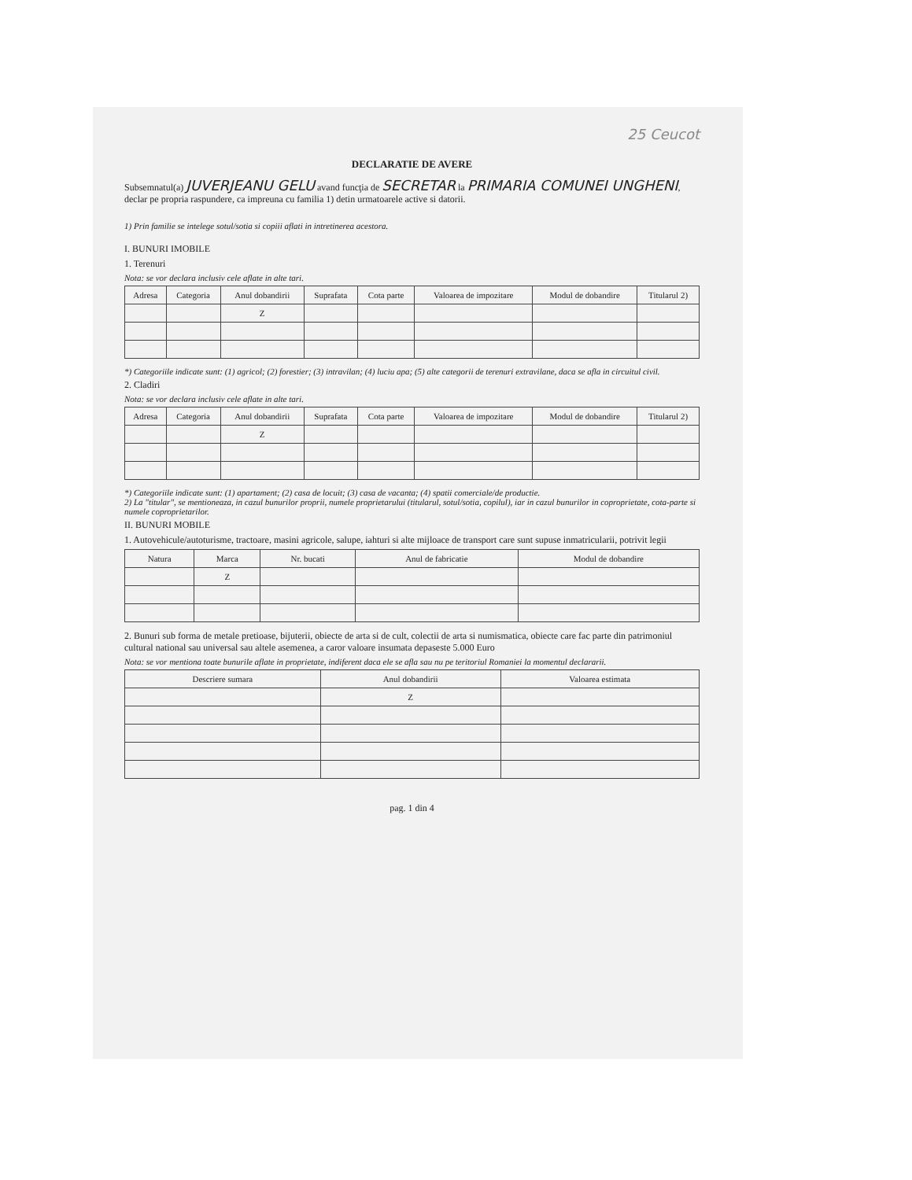25 Ceucot
DECLARATIE DE AVERE
Subsemnatul(a) JUVERJEANU GELU avand funcţia de SECRETAR la PRIMARIA COMUNEI UNGHENI, declar pe propria raspundere, ca impreuna cu familia 1) detin urmatoarele active si datorii.
1) Prin familie se intelege sotul/sotia si copiii aflati in intretinerea acestora.
I. BUNURI IMOBILE
1. Terenuri
Nota: se vor declara inclusiv cele aflate in alte tari.
| Adresa | Categoria | Anul dobandirii | Suprafata | Cota parte | Valoarea de impozitare | Modul de dobandire | Titularul 2) |
| --- | --- | --- | --- | --- | --- | --- | --- |
| | | Z | | | | | |
*) Categoriile indicate sunt: (1) agricol; (2) forestier; (3) intravilan; (4) luciu apa; (5) alte categorii de terenuri extravilane, daca se afla in circuitul civil.
2. Cladiri
Nota: se vor declara inclusiv cele aflate in alte tari.
| Adresa | Categoria | Anul dobandirii | Suprafata | Cota parte | Valoarea de impozitare | Modul de dobandire | Titularul 2) |
| --- | --- | --- | --- | --- | --- | --- | --- |
| | | Z | | | | | |
*) Categoriile indicate sunt: (1) apartament; (2) casa de locuit; (3) casa de vacanta; (4) spatii comerciale/de productie.
2) La "titular", se mentioneaza, in cazul bunurilor proprii, numele proprietarului (titularul, sotul/sotia, copilul), iar in cazul bunurilor in coproprietate, cota-parte si numele coproprietarilor.
II. BUNURI MOBILE
1. Autovehicule/autoturisme, tractoare, masini agricole, salupe, iahturi si alte mijloace de transport care sunt supuse inmatricularii, potrivit legii
| Natura | Marca | Nr. bucati | Anul de fabricatie | Modul de dobandire |
| --- | --- | --- | --- | --- |
| | Z | | | |
2. Bunuri sub forma de metale pretioase, bijuterii, obiecte de arta si de cult, colectii de arta si numismatica, obiecte care fac parte din patrimoniul cultural national sau universal sau altele asemenea, a caror valoare insumata depaseste 5.000 Euro
Nota: se vor mentiona toate bunurile aflate in proprietate, indiferent daca ele se afla sau nu pe teritoriul Romaniei la momentul declararii.
| Descriere sumara | Anul dobandirii | Valoarea estimata |
| --- | --- | --- |
| | Z | |
pag. 1 din 4